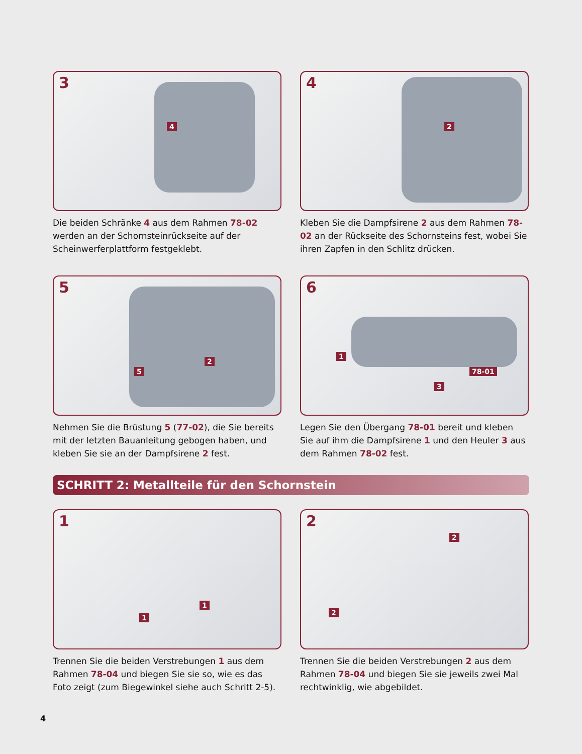3
4
Die beiden Schränke 4 aus dem Rahmen 78-02 werden an der Schornsteinrückseite auf der Scheinwerferplattform festgeklebt.
4
2
Kleben Sie die Dampfsirene 2 aus dem Rahmen 78-02 an der Rückseite des Schornsteins fest, wobei Sie ihren Zapfen in den Schlitz drücken.
5
5
2
Nehmen Sie die Brüstung 5 (77-02), die Sie bereits mit der letzten Bauanleitung gebogen haben, und kleben Sie sie an der Dampfsirene 2 fest.
6
1
3
78-01
Legen Sie den Übergang 78-01 bereit und kleben Sie auf ihm die Dampfsirene 1 und den Heuler 3 aus dem Rahmen 78-02 fest.
SCHRITT 2: Metallteile für den Schornstein
1
1
1
Trennen Sie die beiden Verstrebungen 1 aus dem Rahmen 78-04 und biegen Sie sie so, wie es das Foto zeigt (zum Biegewinkel siehe auch Schritt 2-5).
2
2
2
Trennen Sie die beiden Verstrebungen 2 aus dem Rahmen 78-04 und biegen Sie sie jeweils zwei Mal rechtwinklig, wie abgebildet.
4